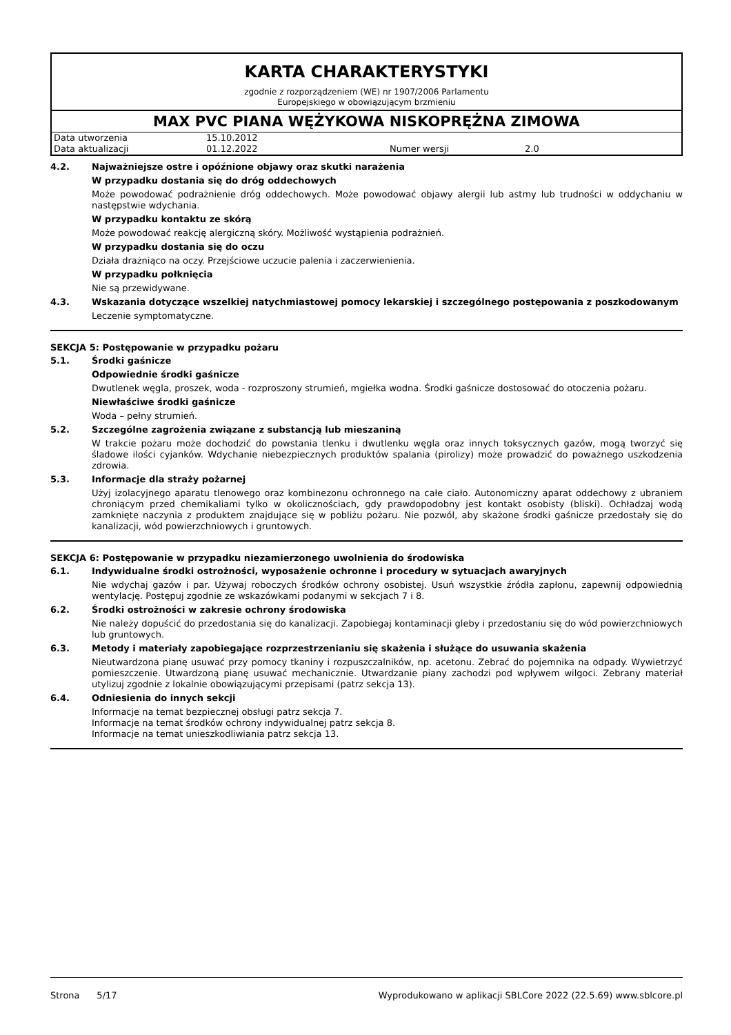KARTA CHARAKTERYSTYKI
zgodnie z rozporządzeniem (WE) nr 1907/2006 Parlamentu
Europejskiego w obowiązującym brzmieniu
MAX PVC PIANA WĘŻYKOWA NISKOPRĘŻNA ZIMOWA
| Data utworzenia | 15.10.2012 | | |
| Data aktualizacji | 01.12.2022 | Numer wersji | 2.0 |
4.2. Najważniejsze ostre i opóźnione objawy oraz skutki narażenia
W przypadku dostania się do dróg oddechowych
Może powodować podrażnienie dróg oddechowych. Może powodować objawy alergii lub astmy lub trudności w oddychaniu w następstwie wdychania.
W przypadku kontaktu ze skórą
Może powodować reakcję alergiczną skóry. Możliwość wystąpienia podrażnień.
W przypadku dostania się do oczu
Działa drażniąco na oczy. Przejściowe uczucie palenia i zaczerwienienia.
W przypadku połknięcia
Nie są przewidywane.
4.3. Wskazania dotyczące wszelkiej natychmiastowej pomocy lekarskiej i szczególnego postępowania z poszkodowanym
Leczenie symptomatyczne.
SEKCJA 5: Postępowanie w przypadku pożaru
5.1. Środki gaśnicze
Odpowiednie środki gaśnicze
Dwutlenek węgla, proszek, woda - rozproszony strumień, mgiełka wodna. Środki gaśnicze dostosować do otoczenia pożaru.
Niewłaściwe środki gaśnicze
Woda – pełny strumień.
5.2. Szczególne zagrożenia związane z substancją lub mieszaniną
W trakcie pożaru może dochodzić do powstania tlenku i dwutlenku węgla oraz innych toksycznych gazów, mogą tworzyć się śladowe ilości cyjanków. Wdychanie niebezpiecznych produktów spalania (pirolizy) może prowadzić do poważnego uszkodzenia zdrowia.
5.3. Informacje dla straży pożarnej
Użyj izolacyjnego aparatu tlenowego oraz kombinezonu ochronnego na całe ciało. Autonomiczny aparat oddechowy z ubraniem chroniącym przed chemikaliami tylko w okolicznościach, gdy prawdopodobny jest kontakt osobisty (bliski). Ochładzaj wodą zamknięte naczynia z produktem znajdujące się w pobliżu pożaru. Nie pozwól, aby skażone środki gaśnicze przedostały się do kanalizacji, wód powierzchniowych i gruntowych.
SEKCJA 6: Postępowanie w przypadku niezamierzonego uwolnienia do środowiska
6.1. Indywidualne środki ostrożności, wyposażenie ochronne i procedury w sytuacjach awaryjnych
Nie wdychaj gazów i par. Używaj roboczych środków ochrony osobistej. Usuń wszystkie źródła zapłonu, zapewnij odpowiednią wentylację. Postępuj zgodnie ze wskazówkami podanymi w sekcjach 7 i 8.
6.2. Środki ostrożności w zakresie ochrony środowiska
Nie należy dopuścić do przedostania się do kanalizacji. Zapobiegaj kontaminacji gleby i przedostaniu się do wód powierzchniowych lub gruntowych.
6.3. Metody i materiały zapobiegające rozprzestrzenianiu się skażenia i służące do usuwania skażenia
Nieutwardzona pianę usuwać przy pomocy tkaniny i rozpuszczalników, np. acetonu. Zebrać do pojemnika na odpady. Wywietrzyć pomieszczenie. Utwardzoną pianę usuwać mechanicznie. Utwardzanie piany zachodzi pod wpływem wilgoci. Zebrany materiał utylizuj zgodnie z lokalnie obowiązującymi przepisami (patrz sekcja 13).
6.4. Odniesienia do innych sekcji
Informacje na temat bezpiecznej obsługi patrz sekcja 7.
Informacje na temat środków ochrony indywidualnej patrz sekcja 8.
Informacje na temat unieszkodliwiania patrz sekcja 13.
Strona 5/17 Wyprodukowano w aplikacji SBLCore 2022 (22.5.69) www.sblcore.pl